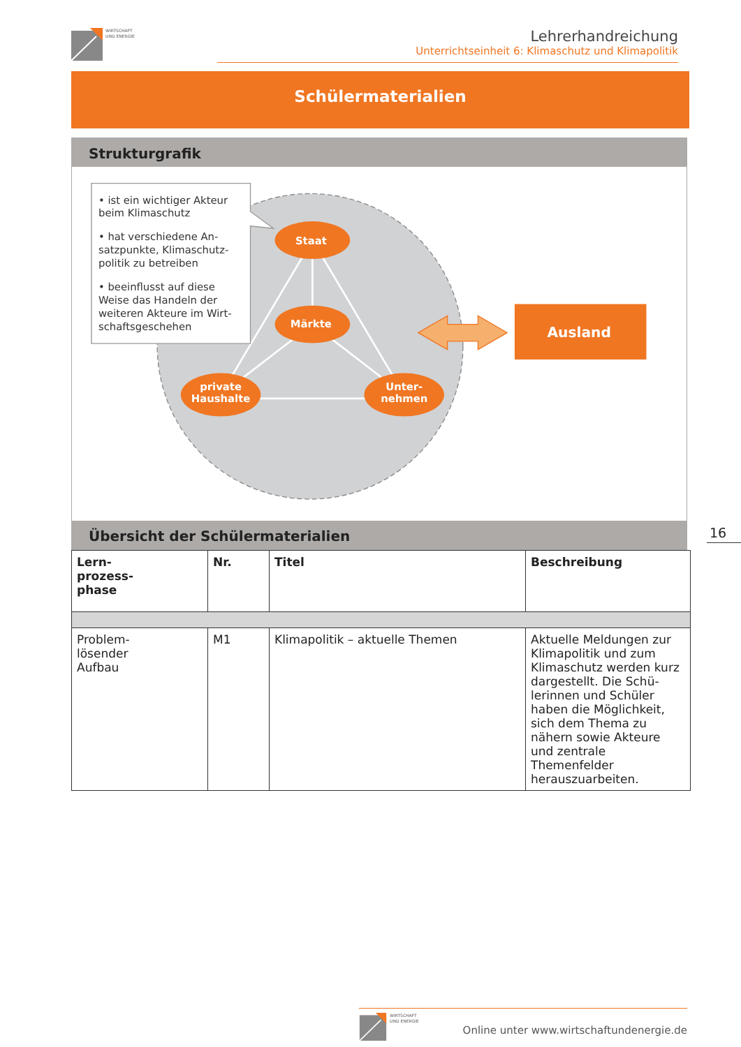WIRTSCHAFT
UND ENERGIE
Lehrerhandreichung
Unterrichtseinheit 6: Klimaschutz und Klimapolitik
Schülermaterialien
Strukturgrafik
• ist ein wichtiger Akteur
beim Klimaschutz
• hat verschiedene An-
satzpunkte, Klimaschutz-
politik zu betreiben
• beeinflusst auf diese
Weise das Handeln der
weiteren Akteure im Wirt-
schaftsgeschehen
Staat
Märkte
private
Haushalte
Unter-
nehmen
Ausland
Übersicht der Schülermaterialien
| Lern- prozess- phase | Nr. | Titel | Beschreibung |
| --- | --- | --- | --- |
| Problem- lösender Aufbau | M1 | Klimapolitik – aktuelle Themen | Aktuelle Meldungen zur Klimapolitik und zum Klimaschutz werden kurz dargestellt. Die Schü-lerinnen und Schüler haben die Möglichkeit, sich dem Thema zu nähern sowie Akteure und zentrale Themenfelder herauszuarbeiten. |
16
WIRTSCHAFT
UND ENERGIE
Online unter www.wirtschaftundenergie.de